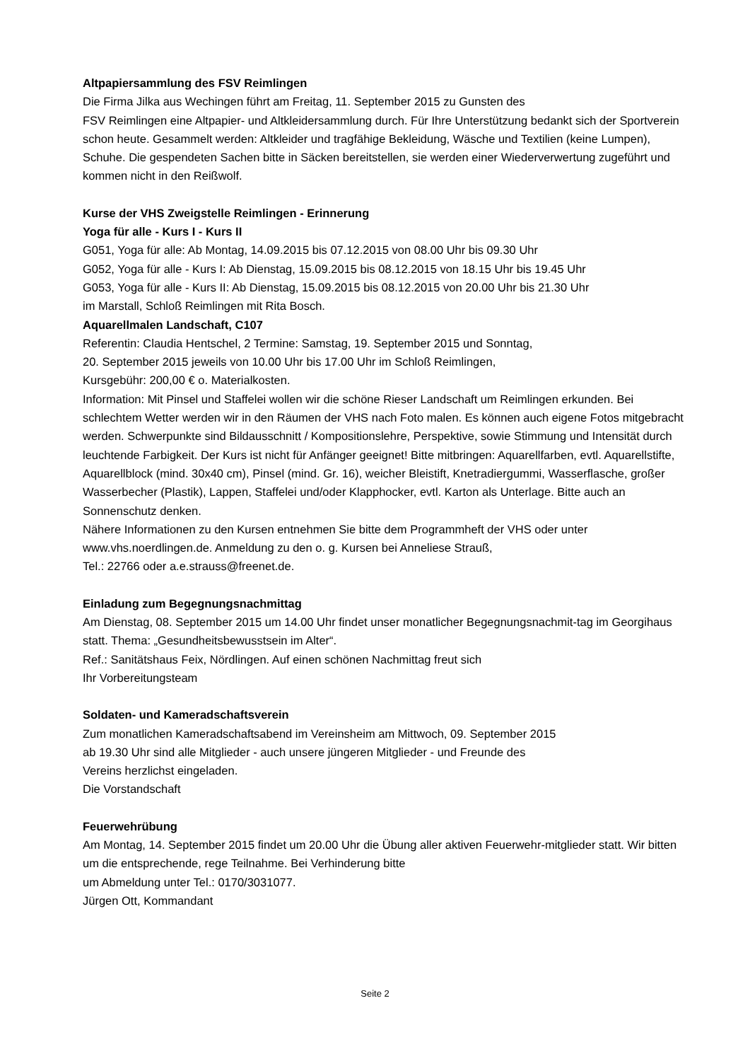Altpapiersammlung des FSV Reimlingen
Die Firma Jilka aus Wechingen führt am Freitag, 11. September 2015 zu Gunsten des
FSV Reimlingen eine Altpapier- und Altkleidersammlung durch. Für Ihre Unterstützung bedankt sich der Sportverein schon heute. Gesammelt werden: Altkleider und tragfähige Bekleidung, Wäsche und Textilien (keine Lumpen), Schuhe. Die gespendeten Sachen bitte in Säcken bereitstellen, sie werden einer Wiederverwertung zugeführt und kommen nicht in den Reißwolf.
Kurse der VHS Zweigstelle Reimlingen - Erinnerung
Yoga für alle - Kurs I - Kurs II
G051, Yoga für alle: Ab Montag, 14.09.2015 bis 07.12.2015 von 08.00 Uhr bis 09.30 Uhr
G052, Yoga für alle - Kurs I: Ab Dienstag, 15.09.2015 bis 08.12.2015 von 18.15 Uhr bis 19.45 Uhr
G053, Yoga für alle - Kurs II: Ab Dienstag, 15.09.2015 bis 08.12.2015 von 20.00 Uhr bis 21.30 Uhr
im Marstall, Schloß Reimlingen mit Rita Bosch.
Aquarellmalen Landschaft, C107
Referentin: Claudia Hentschel, 2 Termine: Samstag, 19. September 2015 und Sonntag,
20. September 2015 jeweils von 10.00 Uhr bis 17.00 Uhr im Schloß Reimlingen,
Kursgebühr: 200,00 € o. Materialkosten.
Information: Mit Pinsel und Staffelei wollen wir die schöne Rieser Landschaft um Reimlingen erkunden. Bei schlechtem Wetter werden wir in den Räumen der VHS nach Foto malen. Es können auch eigene Fotos mitgebracht werden. Schwerpunkte sind Bildausschnitt / Kompositionslehre, Perspektive, sowie Stimmung und Intensität durch leuchtende Farbigkeit. Der Kurs ist nicht für Anfänger geeignet! Bitte mitbringen: Aquarellfarben, evtl. Aquarellstifte, Aquarellblock (mind. 30x40 cm), Pinsel (mind. Gr. 16), weicher Bleistift, Knetradiergummi, Wasserflasche, großer Wasserbecher (Plastik), Lappen, Staffelei und/oder Klapphocker, evtl. Karton als Unterlage. Bitte auch an Sonnenschutz denken.
Nähere Informationen zu den Kursen entnehmen Sie bitte dem Programmheft der VHS oder unter www.vhs.noerdlingen.de. Anmeldung zu den o. g. Kursen bei Anneliese Strauß,
Tel.: 22766 oder a.e.strauss@freenet.de.
Einladung zum Begegnungsnachmittag
Am Dienstag, 08. September 2015 um 14.00 Uhr findet unser monatlicher Begegnungsnachmit-tag im Georgihaus statt. Thema: „Gesundheitsbewusstsein im Alter“.
Ref.: Sanitätshaus Feix, Nördlingen. Auf einen schönen Nachmittag freut sich
Ihr Vorbereitungsteam
Soldaten- und Kameradschaftsverein
Zum monatlichen Kameradschaftsabend im Vereinsheim am Mittwoch, 09. September 2015
ab 19.30 Uhr sind alle Mitglieder - auch unsere jüngeren Mitglieder - und Freunde des
Vereins herzlichst eingeladen.
Die Vorstandschaft
Feuerwehrübung
Am Montag, 14. September 2015 findet um 20.00 Uhr die Übung aller aktiven Feuerwehr-mitglieder statt. Wir bitten um die entsprechende, rege Teilnahme. Bei Verhinderung bitte
um Abmeldung unter Tel.: 0170/3031077.
Jürgen Ott, Kommandant
Seite 2